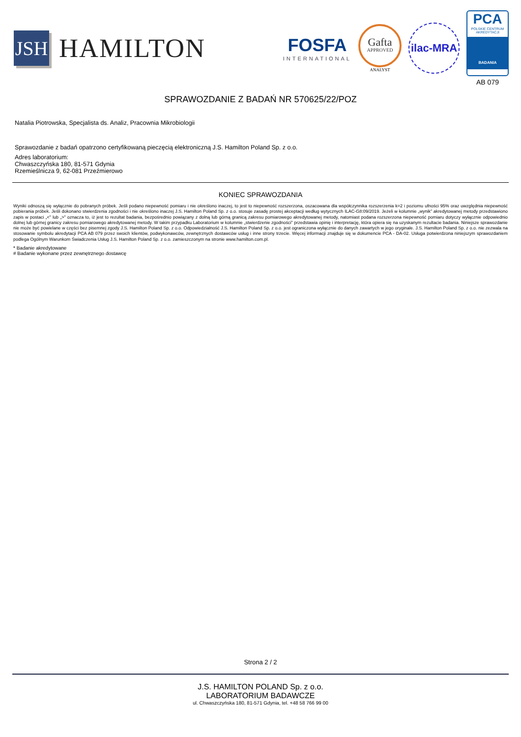JSH
HAMILTON
FOSFA
INTERNATIONAL
Gafta
APPROVED
ANALYST
ilac-MRA
PCA
POLSKIE CENTRUM AKREDYTACJI
BADANIA
AB 079
SPRAWOZDANIE Z BADAŃ NR 570625/22/POZ
Natalia Piotrowska, Specjalista ds. Analiz, Pracownia Mikrobiologii
Sprawozdanie z badań opatrzono certyfikowaną pieczęcią elektroniczną J.S. Hamilton Poland Sp. z o.o.
Adres laboratorium:
Chwaszczyńska 180, 81-571 Gdynia
Rzemieślnicza 9, 62-081 Przeźmierowo
KONIEC SPRAWOZDANIA
Wyniki odnoszą się wyłącznie do pobranych próbek. Jeśli podano niepewność pomiaru i nie określono inaczej, to jest to niepewność rozszerzona, oszacowana dla współczynnika rozszerzenia k=2 i poziomu ufności 95% oraz uwzględnia niepewność pobierania próbek. Jeśli dokonano stwierdzenia zgodności i nie określono inaczej J.S. Hamilton Poland Sp. z o.o. stosuje zasadę prostej akceptacji według wytycznych ILAC-G8:09/2019. Jeżeli w kolumnie „wynik” akredytowanej metody przedstawiono zapis w postaci „<” lub „>” oznacza to, iż jest to rezultat badania, bezpośrednio powiązany z dolną lub górną granicą zakresu pomiarowego akredytowanej metody, natomiast podana rozszerzona niepewność pomiaru dotyczy wyłącznie odpowiednio dolnej lub górnej granicy zakresu pomiarowego akredytowanej metody. W takim przypadku Laboratorium w kolumnie „stwierdzenie zgodności” przedstawia opinię i interpretację, która opiera się na uzyskanym rezultacie badania. Niniejsze sprawozdanie nie może być powielane w części bez pisemnej zgody J.S. Hamilton Poland Sp. z o.o. Odpowiedzialność J.S. Hamilton Poland Sp. z o.o. jest ograniczona wyłącznie do danych zawartych w jego oryginale. J.S. Hamilton Poland Sp. z o.o. nie zezwala na stosowanie symbolu akredytacji PCA AB 079 przez swoich klientów, podwykonawców, zewnętrznych dostawców usług i inne strony trzecie. Więcej informacji znajduje się w dokumencie PCA - DA-02. Usługa potwierdzona niniejszym sprawozdaniem podlega Ogólnym Warunkom Świadczenia Usług J.S. Hamilton Poland Sp. z o.o. zamieszczonym na stronie www.hamilton.com.pl.
* Badanie akredytowane
# Badanie wykonane przez zewnętrznego dostawcę
Strona 2 / 2
J.S. HAMILTON POLAND Sp. z o.o.
LABORATORIUM BADAWCZE
ul. Chwaszczyńska 180, 81-571 Gdynia, tel. +48 58 766 99 00